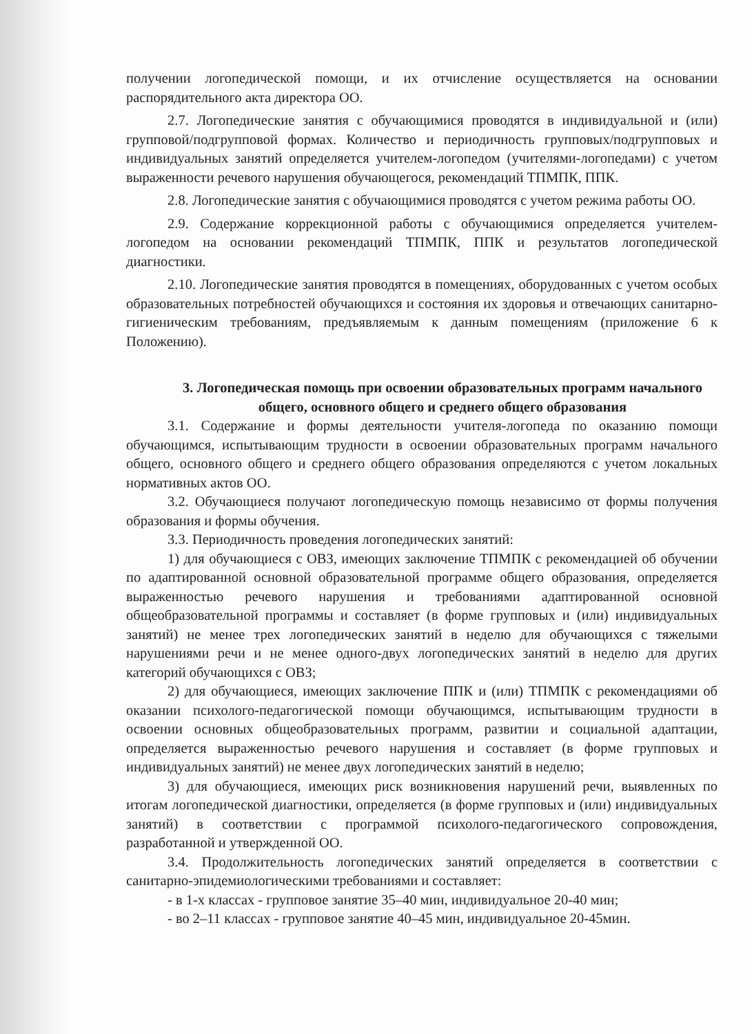получении логопедической помощи, и их отчисление осуществляется на основании распорядительного акта директора ОО.
2.7. Логопедические занятия с обучающимися проводятся в индивидуальной и (или) групповой/подгрупповой формах. Количество и периодичность групповых/подгрупповых и индивидуальных занятий определяется учителем-логопедом (учителями-логопедами) с учетом выраженности речевого нарушения обучающегося, рекомендаций ТПМПК, ППК.
2.8. Логопедические занятия с обучающимися проводятся с учетом режима работы ОО.
2.9. Содержание коррекционной работы с обучающимися определяется учителем-логопедом на основании рекомендаций ТПМПК, ППК и результатов логопедической диагностики.
2.10. Логопедические занятия проводятся в помещениях, оборудованных с учетом особых образовательных потребностей обучающихся и состояния их здоровья и отвечающих санитарно-гигиеническим требованиям, предъявляемым к данным помещениям (приложение 6 к Положению).
3. Логопедическая помощь при освоении образовательных программ начального общего, основного общего и среднего общего образования
3.1. Содержание и формы деятельности учителя-логопеда по оказанию помощи обучающимся, испытывающим трудности в освоении образовательных программ начального общего, основного общего и среднего общего образования определяются с учетом локальных нормативных актов ОО.
3.2. Обучающиеся получают логопедическую помощь независимо от формы получения образования и формы обучения.
3.3. Периодичность проведения логопедических занятий:
1) для обучающиеся с ОВЗ, имеющих заключение ТПМПК с рекомендацией об обучении по адаптированной основной образовательной программе общего образования, определяется выраженностью речевого нарушения и требованиями адаптированной основной общеобразовательной программы и составляет (в форме групповых и (или) индивидуальных занятий) не менее трех логопедических занятий в неделю для обучающихся с тяжелыми нарушениями речи и не менее одного-двух логопедических занятий в неделю для других категорий обучающихся с ОВЗ;
2) для обучающиеся, имеющих заключение ППК и (или) ТПМПК с рекомендациями об оказании психолого-педагогической помощи обучающимся, испытывающим трудности в освоении основных общеобразовательных программ, развитии и социальной адаптации, определяется выраженностью речевого нарушения и составляет (в форме групповых и индивидуальных занятий) не менее двух логопедических занятий в неделю;
3) для обучающиеся, имеющих риск возникновения нарушений речи, выявленных по итогам логопедической диагностики, определяется (в форме групповых и (или) индивидуальных занятий) в соответствии с программой психолого-педагогического сопровождения, разработанной и утвержденной ОО.
3.4. Продолжительность логопедических занятий определяется в соответствии с санитарно-эпидемиологическими требованиями и составляет:
- в 1-х классах - групповое занятие 35–40 мин, индивидуальное 20-40 мин;
- во 2–11 классах - групповое занятие 40–45 мин, индивидуальное 20-45мин.